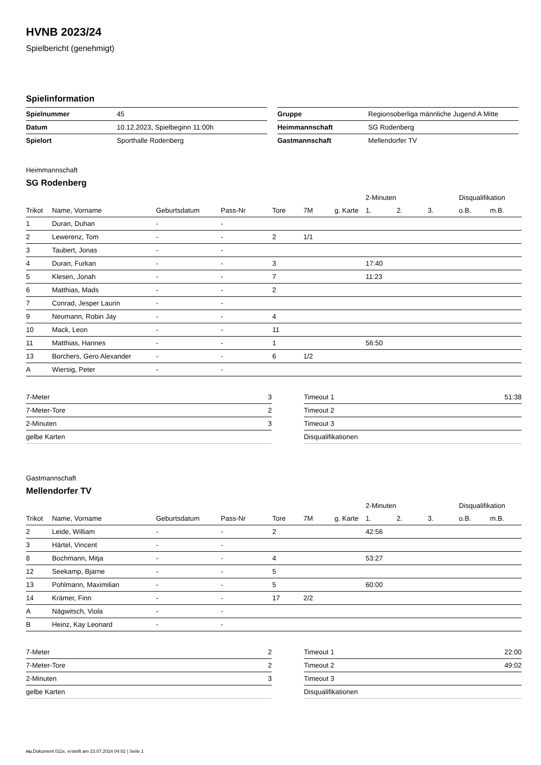HVNB 2023/24
Spielbericht (genehmigt)
Spielinformation
| Spielnummer | 45 |
| Datum | 10.12.2023, Spielbeginn 11:00h |
| Spielort | Sporthalle Rodenberg |
| Gruppe | Regionsoberliga männliche Jugend A Mitte |
| Heimmannschaft | SG Rodenberg |
| Gastmannschaft | Mellendorfer TV |
Heimmannschaft
SG Rodenberg
| | | | | | | | 2-Minuten | | | Disqualifikation | |
| --- | --- | --- | --- | --- | --- | --- | --- | --- | --- | --- | --- |
| Trikot | Name, Vorname | Geburtsdatum | Pass-Nr | Tore | 7M | g. Karte | 1. | 2. | 3. | o.B. | m.B. |
| 1 | Duran, Duhan | - | - | | | | | | | | |
| 2 | Lewerenz, Tom | - | - | 2 | 1/1 | | | | | | |
| 3 | Taubert, Jonas | - | - | | | | | | | | |
| 4 | Duran, Furkan | - | - | 3 | | | 17:40 | | | | |
| 5 | Klesen, Jonah | - | - | 7 | | | 11:23 | | | | |
| 6 | Matthias, Mads | - | - | 2 | | | | | | | |
| 7 | Conrad, Jesper Laurin | - | - | | | | | | | | |
| 9 | Neumann, Robin Jay | - | - | 4 | | | | | | | |
| 10 | Mack, Leon | - | - | 11 | | | | | | | |
| 11 | Matthias, Hannes | - | - | 1 | | | 56:50 | | | | |
| 13 | Borchers, Gero Alexander | - | - | 6 | 1/2 | | | | | | |
| A | Wiersig, Peter | - | - | | | | | | | | |
| 7-Meter | 3 |
| 7-Meter-Tore | 2 |
| 2-Minuten | 3 |
| gelbe Karten | |
| Timeout 1 | 51:38 |
| Timeout 2 | |
| Timeout 3 | |
| Disqualifikationen | |
Gastmannschaft
Mellendorfer TV
| | | | | | | | 2-Minuten | | | Disqualifikation | |
| --- | --- | --- | --- | --- | --- | --- | --- | --- | --- | --- | --- |
| Trikot | Name, Vorname | Geburtsdatum | Pass-Nr | Tore | 7M | g. Karte | 1. | 2. | 3. | o.B. | m.B. |
| 2 | Leide, William | - | - | 2 | | | 42:56 | | | | |
| 3 | Härtel, Vincent | - | - | | | | | | | | |
| 8 | Bochmann, Mitja | - | - | 4 | | | 53:27 | | | | |
| 12 | Seekamp, Bjarne | - | - | 5 | | | | | | | |
| 13 | Pohlmann, Maximilian | - | - | 5 | | | 60:00 | | | | |
| 14 | Krämer, Finn | - | - | 17 | 2/2 | | | | | | |
| A | Nägwitsch, Viola | - | - | | | | | | | | |
| B | Heinz, Kay Leonard | - | - | | | | | | | | |
| 7-Meter | 2 |
| 7-Meter-Tore | 2 |
| 2-Minuten | 3 |
| gelbe Karten | |
| Timeout 1 | 22:00 |
| Timeout 2 | 49:02 |
| Timeout 3 | |
| Disqualifikationen | |
nu.Dokument 011e, erstellt am 23.07.2024 04:02 | Seite 1